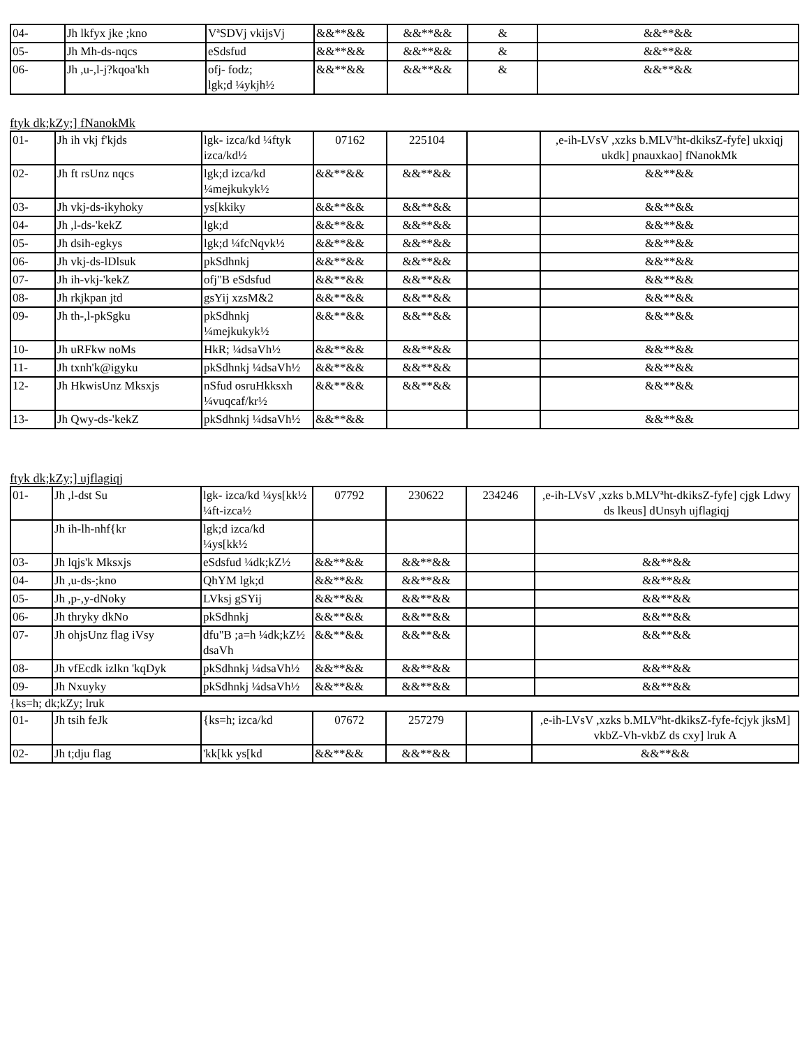| 04- | Jh lkfyx jke ;kno | VªSDVj vkijsVj | &&**&& | &&**&& | & | &&**&& |
| 05- | Jh Mh-ds-nqcs | eSdsfud | &&**&& | &&**&& | & | &&**&& |
| 06- | Jh ,u-,l-j?kqoa'kh | ofj- fodz; lgk;d ¼ykjh½ | &&**&& | &&**&& | & | &&**&& |
ftyk dk;kZy;] fNanokMk
| 01- | Jh ih vkj f'kjds | lgk- izca/kd ¼ftyk izca/kd½ | 07162 | 225104 | | ,e-ih-LVsV ,xzks b.MLVªht-dkiksZ-fyfe] ukxiqj ukdk] pnauxkao] fNanokMk |
| 02- | Jh ft rsUnz nqcs | lgk;d izca/kd ¼mejkukyk½ | &&**&& | &&**&& | | &&**&& |
| 03- | Jh vkj-ds-ikyhoky | ys[kkiky | &&**&& | &&**&& | | &&**&& |
| 04- | Jh ,l-ds-'kekZ | lgk;d | &&**&& | &&**&& | | &&**&& |
| 05- | Jh dsih-egkys | lgk;d ¼fcNqvk½ | &&**&& | &&**&& | | &&**&& |
| 06- | Jh vkj-ds-lDlsuk | pkSdhnkj | &&**&& | &&**&& | | &&**&& |
| 07- | Jh ih-vkj-'kekZ | ofj"B eSdsfud | &&**&& | &&**&& | | &&**&& |
| 08- | Jh rkjkpan jtd | gsYij xzsM&2 | &&**&& | &&**&& | | &&**&& |
| 09- | Jh th-,l-pkSgku | pkSdhnkj ¼mejkukyk½ | &&**&& | &&**&& | | &&**&& |
| 10- | Jh uRFkw noMs | HkR; ¼dsaVh½ | &&**&& | &&**&& | | &&**&& |
| 11- | Jh txnh'k@igyku | pkSdhnkj ¼dsaVh½ | &&**&& | &&**&& | | &&**&& |
| 12- | Jh HkwisUnz Mksxjs | nSfud osruHkksxh ¼vuqcaf/kr½ | &&**&& | &&**&& | | &&**&& |
| 13- | Jh Qwy-ds-'kekZ | pkSdhnkj ¼dsaVh½ | &&**&& | | | &&**&& |
ftyk dk;kZy;] ujflagiqj
| 01- | Jh ,l-dst Su | lgk- izca/kd ¼ys[kk½ ¼ft-izca½ | 07792 | 230622 | 234246 | ,e-ih-LVsV ,xzks b.MLVªht-dkiksZ-fyfe] cjgk Ldwy ds lkeus] dUnsyh ujflagiqj |
| | Jh ih-lh-nhf{kr | lgk;d izca/kd ¼ys[kk½ | | | | |
| 03- | Jh lqjs'k Mksxjs | eSdsfud ¼dk;kZ½ | &&**&& | &&**&& | | &&**&& |
| 04- | Jh ,u-ds-;kno | QhYM lgk;d | &&**&& | &&**&& | | &&**&& |
| 05- | Jh ,p-,y-dNoky | LVksj gSYij | &&**&& | &&**&& | | &&**&& |
| 06- | Jh thryky dkNo | pkSdhnkj | &&**&& | &&**&& | | &&**&& |
| 07- | Jh ohjsUnz flag iVsy | dfu"B ;a=h ¼dk;kZ½ dsaVh | &&**&& | &&**&& | | &&**&& |
| 08- | Jh vfEcdk izlkn 'kqDyk | pkSdhnkj ¼dsaVh½ | &&**&& | &&**&& | | &&**&& |
| 09- | Jh Nxuyky | pkSdhnkj ¼dsaVh½ | &&**&& | &&**&& | | &&**&& |
{ks=h; dk;kZy; lruk
| 01- | Jh tsih feJk | {ks=h; izca/kd | 07672 | 257279 | | ,e-ih-LVsV ,xzks b.MLVªht-dkiksZ-fyfe-fcjyk jksM] vkbZ-Vh-vkbZ ds cxy] lruk A |
| 02- | Jh t;dju flag | 'kk[kk ys[kd | &&**&& | &&**&& | | &&**&& |